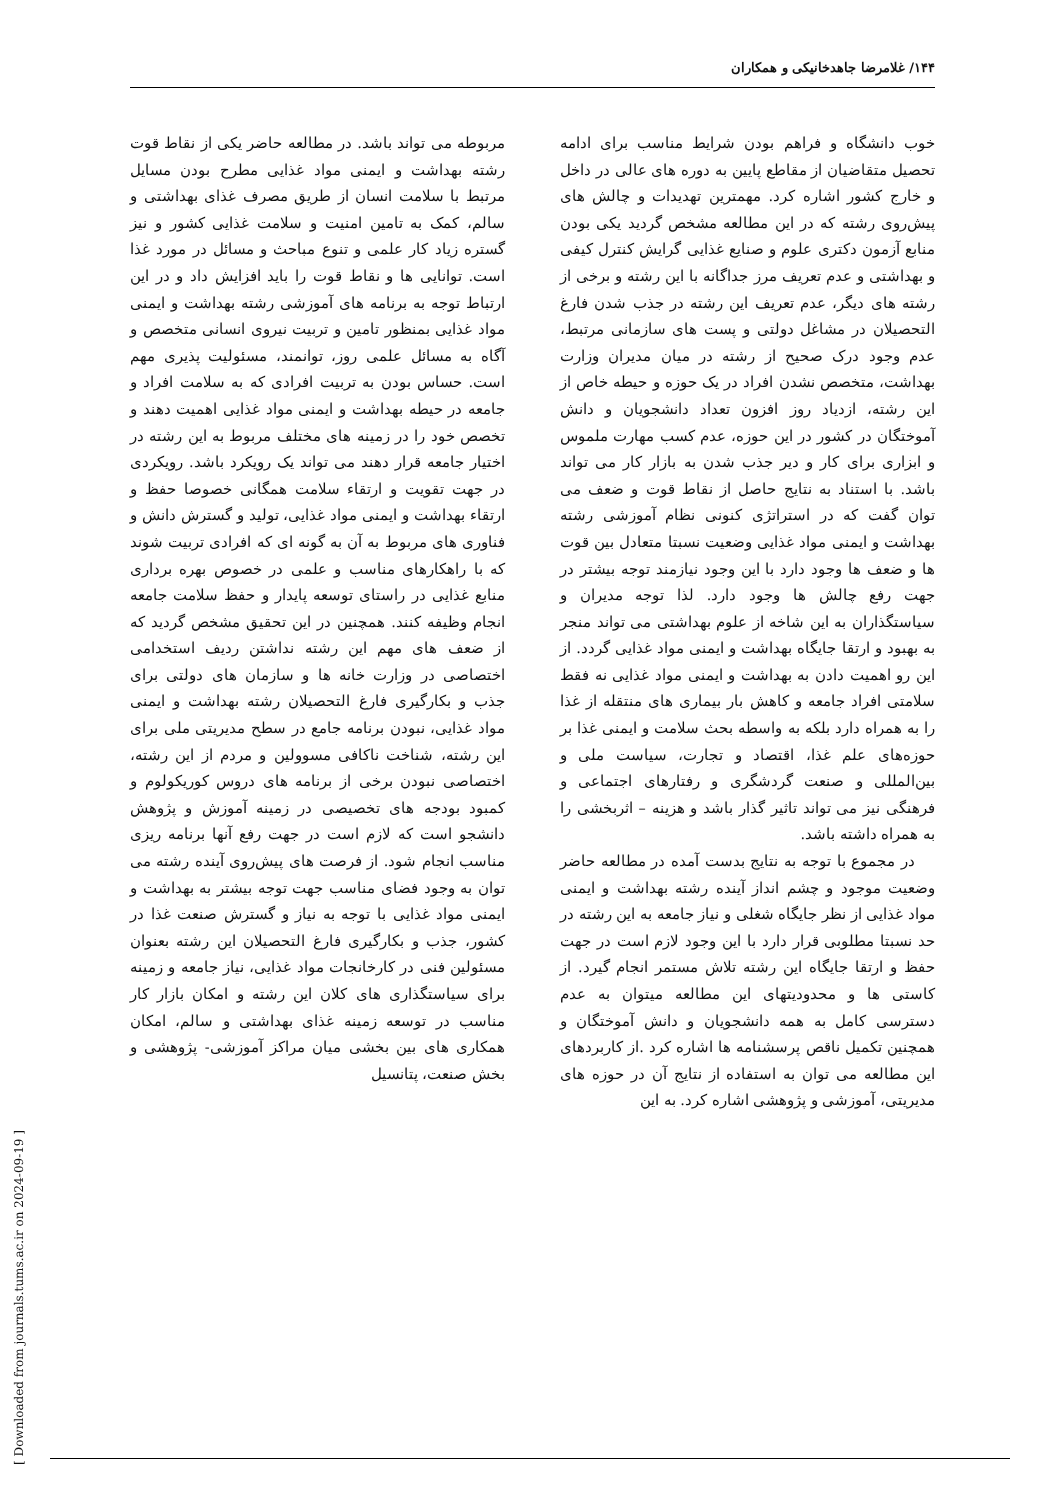۱۴۴/ غلامرضا جاهدخانیکی و همکاران
مربوطه می تواند باشد. در مطالعه حاضر یکی از نقاط قوت رشته بهداشت و ایمنی مواد غذایی مطرح بودن مسایل مرتبط با سلامت انسان از طریق مصرف غذای بهداشتی و سالم، کمک به تامین امنیت و سلامت غذایی کشور و نیز گستره زیاد کار علمی و تنوع مباحث و مسائل در مورد غذا است. توانایی ها و نقاط قوت را باید افزایش داد و در این ارتباط توجه به برنامه های آموزشی رشته بهداشت و ایمنی مواد غذایی بمنظور تامین و تربیت نیروی انسانی متخصص و آگاه به مسائل علمی روز، توانمند، مسئولیت پذیری مهم است. حساس بودن به تربیت افرادی که به سلامت افراد و جامعه در حیطه بهداشت و ایمنی مواد غذایی اهمیت دهند و تخصص خود را در زمینه های مختلف مربوط به این رشته در اختیار جامعه قرار دهند می تواند یک رویکرد باشد. رویکردی در جهت تقویت و ارتقاء سلامت همگانی خصوصا حفظ و ارتقاء بهداشت و ایمنی مواد غذایی، تولید و گسترش دانش و فناوری های مربوط به آن به گونه ای که افرادی تربیت شوند که با راهکارهای مناسب و علمی در خصوص بهره برداری منابع غذایی در راستای توسعه پایدار و حفظ سلامت جامعه انجام وظیفه کنند. همچنین در این تحقیق مشخص گردید که از ضعف های مهم این رشته نداشتن ردیف استخدامی اختصاصی در وزارت خانه ها و سازمان های دولتی برای جذب و بکارگیری فارغ التحصیلان رشته بهداشت و ایمنی مواد غذایی، نبودن برنامه جامع در سطح مدیریتی ملی برای این رشته، شناخت ناکافی مسوولین و مردم از این رشته، اختصاصی نبودن برخی از برنامه های دروس کوریکولوم و کمبود بودجه های تخصیصی در زمینه آموزش و پژوهش دانشجو است که لازم است در جهت رفع آنها برنامه ریزی مناسب انجام شود. از فرصت های پیش‌روی آینده رشته می توان به وجود فضای مناسب جهت توجه بیشتر به بهداشت و ایمنی مواد غذایی با توجه به نیاز و گسترش صنعت غذا در کشور، جذب و بکارگیری فارغ التحصیلان این رشته بعنوان مسئولین فنی در کارخانجات مواد غذایی، نیاز جامعه و زمینه برای سیاستگذاری های کلان این رشته و امکان بازار کار مناسب در توسعه زمینه غذای بهداشتی و سالم، امکان همکاری های بین بخشی میان مراکز آموزشی- پژوهشی و بخش صنعت، پتانسیل
خوب دانشگاه و فراهم بودن شرایط مناسب برای ادامه تحصیل متقاضیان از مقاطع پایین به دوره های عالی در داخل و خارج کشور اشاره کرد. مهمترین تهدیدات و چالش های پیش‌روی رشته که در این مطالعه مشخص گردید یکی بودن منابع آزمون دکتری علوم و صنایع غذایی گرایش کنترل کیفی و بهداشتی و عدم تعریف مرز جداگانه با این رشته و برخی از رشته های دیگر، عدم تعریف این رشته در جذب شدن فارغ التحصیلان در مشاغل دولتی و پست های سازمانی مرتبط، عدم وجود درک صحیح از رشته در میان مدیران وزارت بهداشت، متخصص نشدن افراد در یک حوزه و حیطه خاص از این رشته، ازدیاد روز افزون تعداد دانشجویان و دانش آموختگان در کشور در این حوزه، عدم کسب مهارت ملموس و ابزاری برای کار و دیر جذب شدن به بازار کار می تواند باشد. با استناد به نتایج حاصل از نقاط قوت و ضعف می توان گفت که در استراتژی کنونی نظام آموزشی رشته بهداشت و ایمنی مواد غذایی وضعیت نسبتا متعادل بین قوت ها و ضعف ها وجود دارد با این وجود نیازمند توجه بیشتر در جهت رفع چالش ها وجود دارد. لذا توجه مدیران و سیاستگذاران به این شاخه از علوم بهداشتی می تواند منجر به بهبود و ارتقا جایگاه بهداشت و ایمنی مواد غذایی گردد. از این رو اهمیت دادن به بهداشت و ایمنی مواد غذایی نه فقط سلامتی افراد جامعه و کاهش بار بیماری های منتقله از غذا را به همراه دارد بلکه به واسطه بحث سلامت و ایمنی غذا بر حوزه‌های علم غذا، اقتصاد و تجارت، سیاست ملی و بین‌المللی و صنعت گردشگری و رفتارهای اجتماعی و فرهنگی نیز می تواند تاثیر گذار باشد و هزینه – اثربخشی را به همراه داشته باشد.
در مجموع با توجه به نتایج بدست آمده در مطالعه حاضر وضعیت موجود و چشم انداز آینده رشته بهداشت و ایمنی مواد غذایی از نظر جایگاه شغلی و نیاز جامعه به این رشته در حد نسبتا مطلوبی قرار دارد با این وجود لازم است در جهت حفظ و ارتقا جایگاه این رشته تلاش مستمر انجام گیرد. از کاستی ها و محدودیتهای این مطالعه میتوان به عدم دسترسی کامل به همه دانشجویان و دانش آموختگان و همچنین تکمیل ناقص پرسشنامه ها اشاره کرد .از کاربردهای این مطالعه می توان به استفاده از نتایج آن در حوزه های مدیریتی، آموزشی و پژوهشی اشاره کرد. به این
[ Downloaded from journals.tums.ac.ir on 2024-09-19 ]